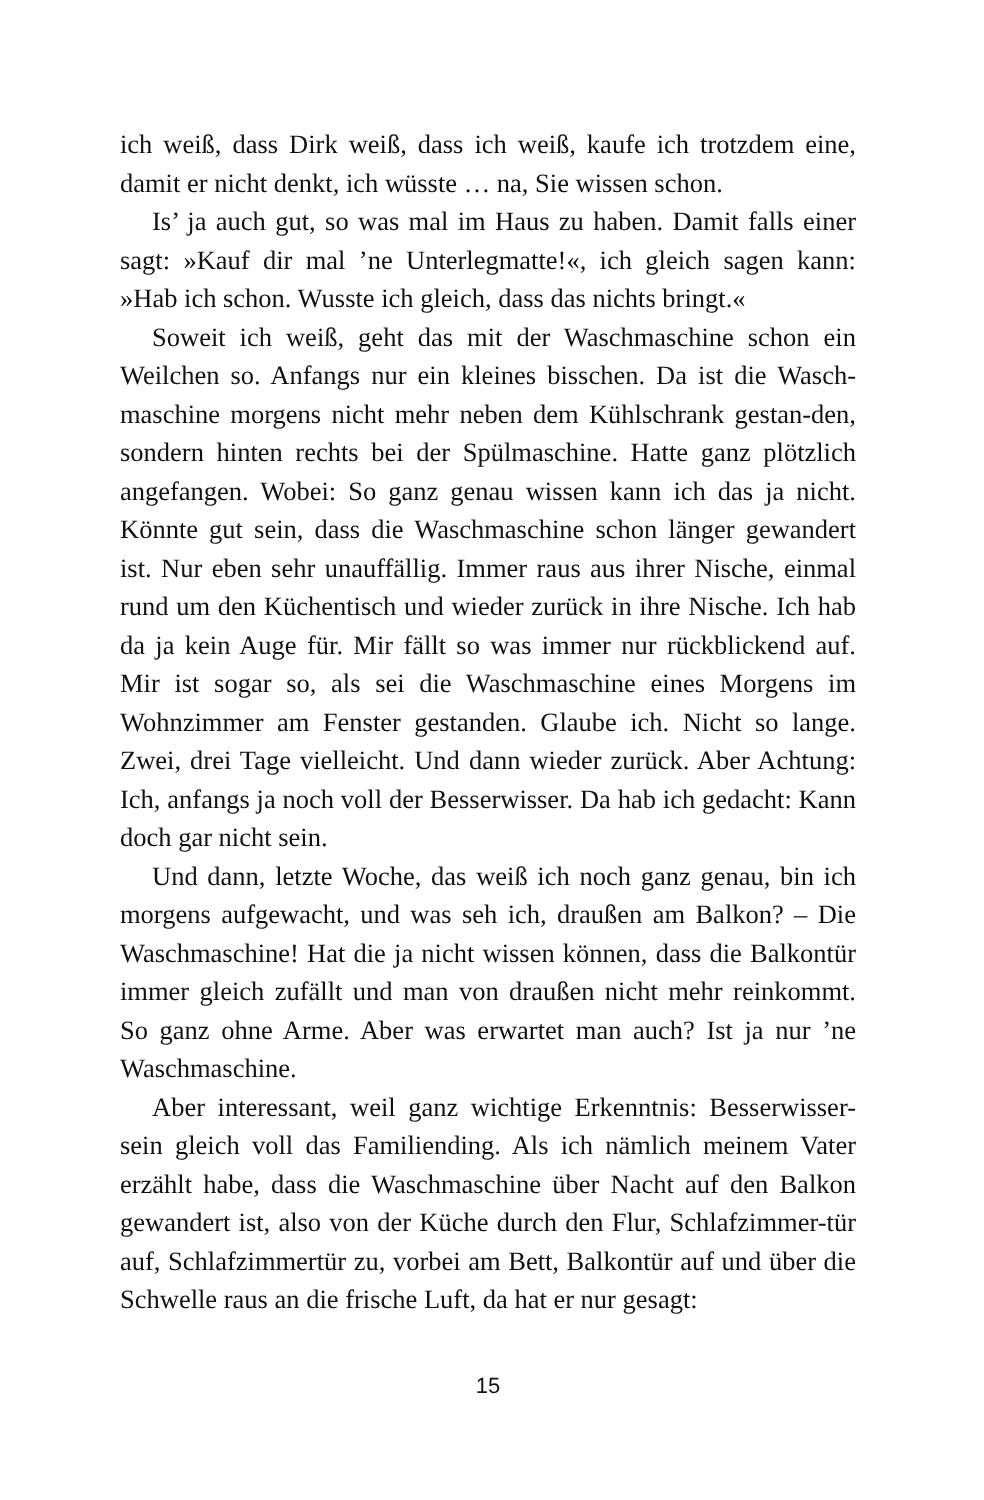ich weiß, dass Dirk weiß, dass ich weiß, kaufe ich trotzdem eine, damit er nicht denkt, ich wüsste … na, Sie wissen schon.
Is’ ja auch gut, so was mal im Haus zu haben. Damit falls einer sagt: »Kauf dir mal ’ne Unterlegmatte!«, ich gleich sagen kann: »Hab ich schon. Wusste ich gleich, dass das nichts bringt.«
Soweit ich weiß, geht das mit der Waschmaschine schon ein Weilchen so. Anfangs nur ein kleines bisschen. Da ist die Wasch-maschine morgens nicht mehr neben dem Kühlschrank gestan-den, sondern hinten rechts bei der Spülmaschine. Hatte ganz plötzlich angefangen. Wobei: So ganz genau wissen kann ich das ja nicht. Könnte gut sein, dass die Waschmaschine schon länger gewandert ist. Nur eben sehr unauffällig. Immer raus aus ihrer Nische, einmal rund um den Küchentisch und wieder zurück in ihre Nische. Ich hab da ja kein Auge für. Mir fällt so was immer nur rückblickend auf. Mir ist sogar so, als sei die Waschmaschine eines Morgens im Wohnzimmer am Fenster gestanden. Glaube ich. Nicht so lange. Zwei, drei Tage vielleicht. Und dann wieder zurück. Aber Achtung: Ich, anfangs ja noch voll der Besserwisser. Da hab ich gedacht: Kann doch gar nicht sein.
Und dann, letzte Woche, das weiß ich noch ganz genau, bin ich morgens aufgewacht, und was seh ich, draußen am Balkon? – Die Waschmaschine! Hat die ja nicht wissen können, dass die Balkontür immer gleich zufällt und man von draußen nicht mehr reinkommt. So ganz ohne Arme. Aber was erwartet man auch? Ist ja nur ’ne Waschmaschine.
Aber interessant, weil ganz wichtige Erkenntnis: Besserwisser-sein gleich voll das Familiending. Als ich nämlich meinem Vater erzählt habe, dass die Waschmaschine über Nacht auf den Balkon gewandert ist, also von der Küche durch den Flur, Schlafzimmer-tür auf, Schlafzimmertür zu, vorbei am Bett, Balkontür auf und über die Schwelle raus an die frische Luft, da hat er nur gesagt:
15